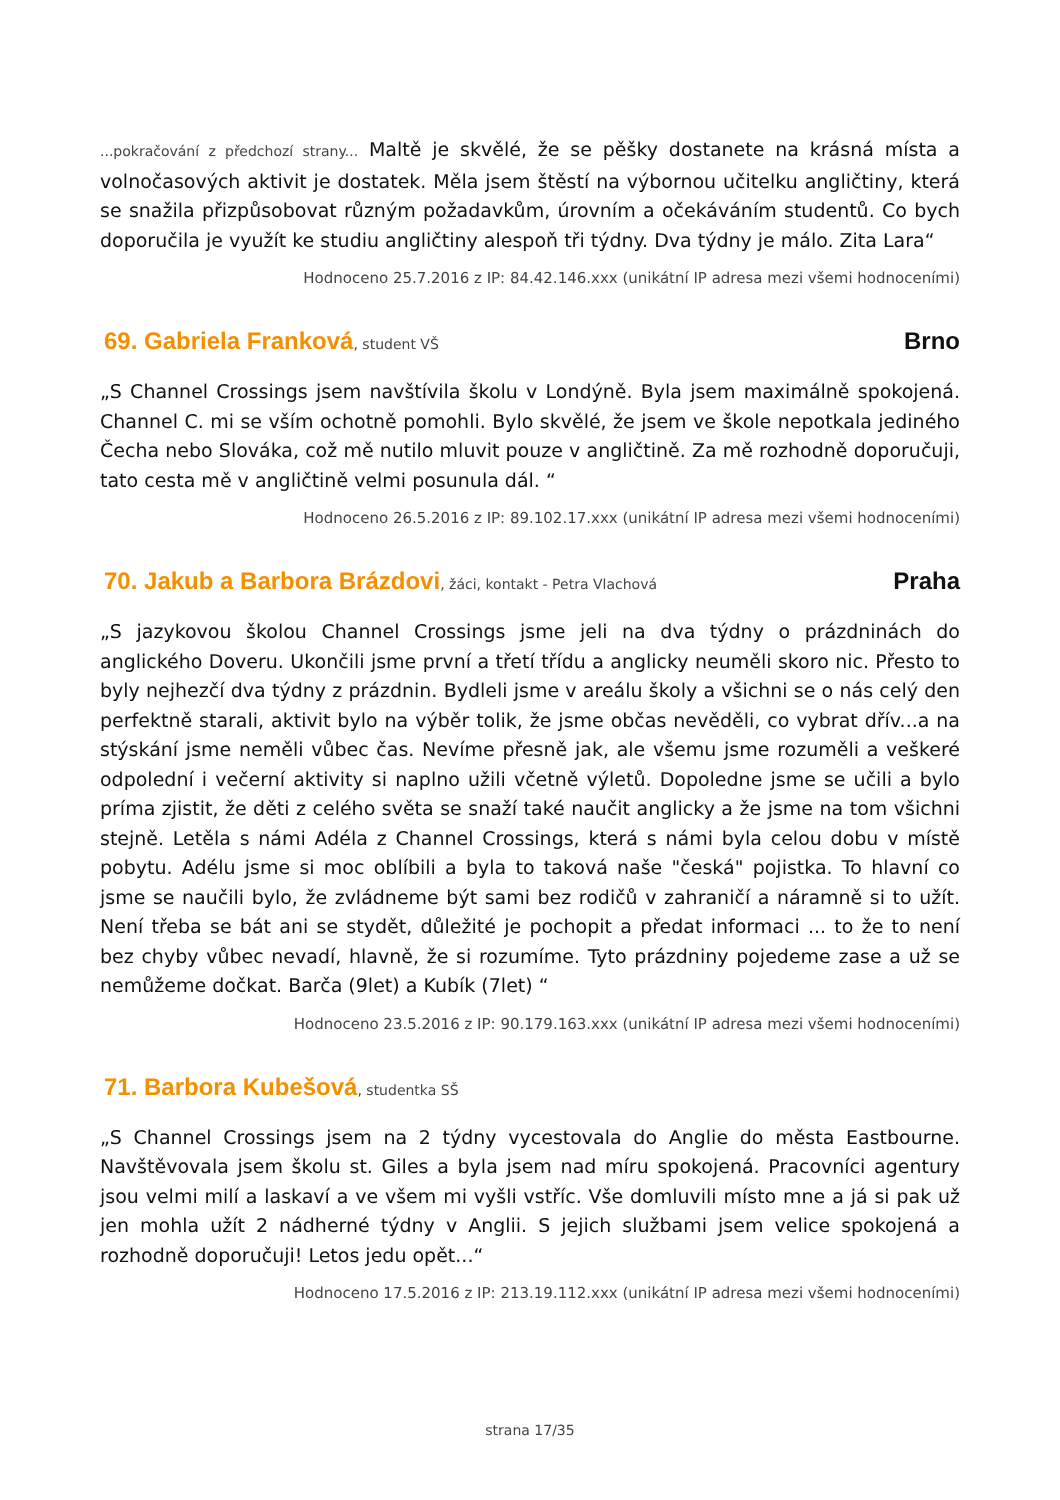...pokračování z předchozí strany... Maltě je skvělé, že se pěšky dostanete na krásná místa a volnočasových aktivit je dostatek. Měla jsem štěstí na výbornou učitelku angličtiny, která se snažila přizpůsobovat různým požadavkům, úrovním a očekáváním studentů. Co bych doporučila je využít ke studiu angličtiny alespoň tři týdny. Dva týdny je málo. Zita Lara“
Hodnoceno 25.7.2016 z IP: 84.42.146.xxx (unikátní IP adresa mezi všemi hodnoceními)
69. Gabriela Franková, student VŠ
Brno
„S Channel Crossings jsem navštívila školu v Londýně. Byla jsem maximálně spokojená. Channel C. mi se vším ochotně pomohli. Bylo skvělé, že jsem ve škole nepotkala jediného Čecha nebo Slováka, což mě nutilo mluvit pouze v angličtině. Za mě rozhodně doporučuji, tato cesta mě v angličtině velmi posunula dál. “
Hodnoceno 26.5.2016 z IP: 89.102.17.xxx (unikátní IP adresa mezi všemi hodnoceními)
70. Jakub a Barbora Brázdovi, žáci, kontakt - Petra Vlachová
Praha
„S jazykovou školou Channel Crossings jsme jeli na dva týdny o prázdninách do anglického Doveru. Ukončili jsme první a třetí třídu a anglicky neuměli skoro nic. Přesto to byly nejhezčí dva týdny z prázdnin. Bydleli jsme v areálu školy a všichni se o nás celý den perfektně starali, aktivit bylo na výběr tolik, že jsme občas nevěděli, co vybrat dřív...a na stýskání jsme neměli vůbec čas. Nevíme přesně jak, ale všemu jsme rozuměli a veškeré odpolední i večerní aktivity si naplno užili včetně výletů. Dopoledne jsme se učili a bylo príma zjistit, že děti z celého světa se snaží také naučit anglicky a že jsme na tom všichni stejně. Letěla s námi Adéla z Channel Crossings, která s námi byla celou dobu v místě pobytu. Adélu jsme si moc oblíbili a byla to taková naše "česká" pojistka. To hlavní co jsme se naučili bylo, že zvládneme být sami bez rodičů v zahraničí a náramně si to užít. Není třeba se bát ani se stydět, důležité je pochopit a předat informaci ... to že to není bez chyby vůbec nevadí, hlavně, že si rozumíme. Tyto prázdniny pojedeme zase a už se nemůžeme dočkat. Barča (9let) a Kubík (7let) “
Hodnoceno 23.5.2016 z IP: 90.179.163.xxx (unikátní IP adresa mezi všemi hodnoceními)
71. Barbora Kubešová, studentka SŠ
„S Channel Crossings jsem na 2 týdny vycestovala do Anglie do města Eastbourne. Navštěvovala jsem školu st. Giles a byla jsem nad míru spokojená. Pracovníci agentury jsou velmi milí a laskaví a ve všem mi vyšli vstříc. Vše domluvili místo mne a já si pak už jen mohla užít 2 nádherné týdny v Anglii. S jejich službami jsem velice spokojená a rozhodně doporučuji! Letos jedu opět...“
Hodnoceno 17.5.2016 z IP: 213.19.112.xxx (unikátní IP adresa mezi všemi hodnoceními)
strana 17/35